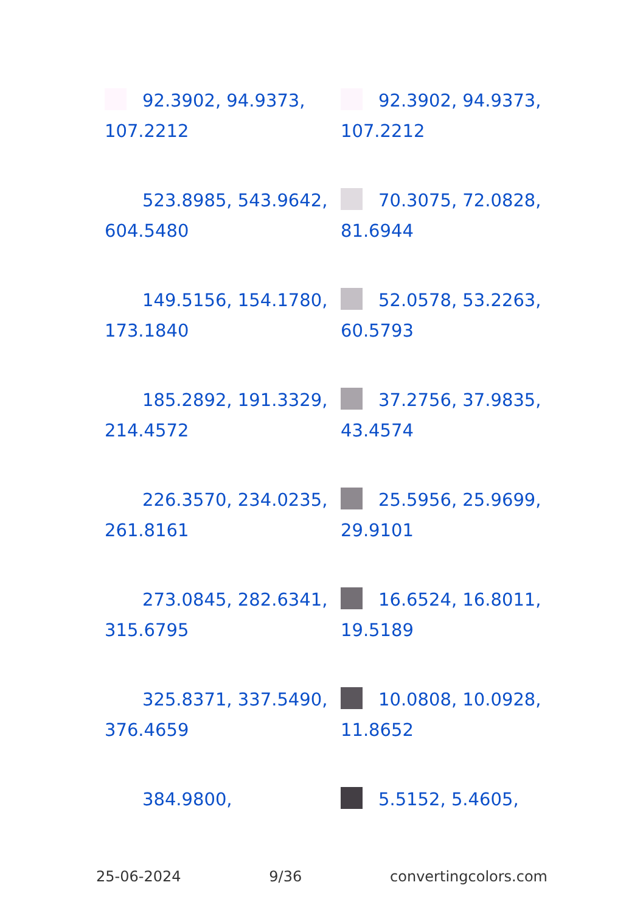| 92.3902, 94.9373, 107.2212 | 92.3902, 94.9373, 107.2212 |
| 523.8985, 543.9642, 604.5480 | 70.3075, 72.0828, 81.6944 |
| 149.5156, 154.1780, 173.1840 | 52.0578, 53.2263, 60.5793 |
| 185.2892, 191.3329, 214.4572 | 37.2756, 37.9835, 43.4574 |
| 226.3570, 234.0235, 261.8161 | 25.5956, 25.9699, 29.9101 |
| 273.0845, 282.6341, 315.6795 | 16.6524, 16.8011, 19.5189 |
| 325.8371, 337.5490, 376.4659 | 10.0808, 10.0928, 11.8652 |
| 384.9800, | 5.5152, 5.4605, |
25-06-2024 9/36 convertingcolors.com